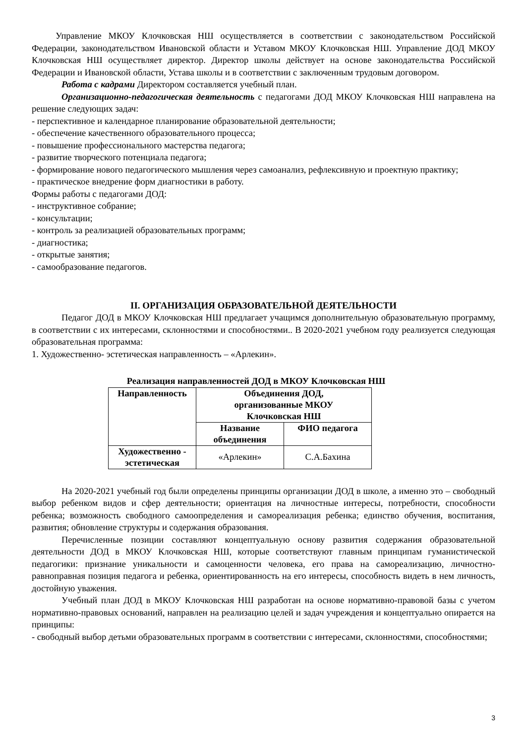Управление МКОУ Клочковская НШ осуществляется в соответствии с законодательством Российской Федерации, законодательством Ивановской области и Уставом МКОУ Клочковская НШ. Управление ДОД МКОУ Клочковская НШ осуществляет директор. Директор школы действует на основе законодательства Российской Федерации и Ивановской области, Устава школы и в соответствии с заключенным трудовым договором.
Работа с кадрами Директором составляется учебный план.
Организационно-педагогическая деятельность с педагогами ДОД МКОУ Клочковская НШ направлена на решение следующих задач:
- перспективное и календарное планирование образовательной деятельности;
- обеспечение качественного образовательного процесса;
- повышение профессионального мастерства педагога;
- развитие творческого потенциала педагога;
- формирование нового педагогического мышления через самоанализ, рефлексивную и проектную практику;
- практическое внедрение форм диагностики в работу.
Формы работы с педагогами ДОД:
- инструктивное собрание;
- консультации;
- контроль за реализацией образовательных программ;
- диагностика;
- открытые занятия;
- самообразование педагогов.
II. ОРГАНИЗАЦИЯ ОБРАЗОВАТЕЛЬНОЙ ДЕЯТЕЛЬНОСТИ
Педагог ДОД в МКОУ Клочковская НШ предлагает учащимся дополнительную образовательную программу, в соответствии с их интересами, склонностями и способностями.. В 2020-2021 учебном году реализуется следующая образовательная программа:
1. Художественно- эстетическая направленность – «Арлекин».
Реализация направленностей ДОД в МКОУ Клочковская НШ
| Направленность | Объединения ДОД, организованные МКОУ Клочковская НШ | |
| --- | --- | --- |
| | Название объединения | ФИО педагога |
| Художественно - эстетическая | «Арлекин» | С.А.Бахина |
На 2020-2021 учебный год были определены принципы организации ДОД в школе, а именно это – свободный выбор ребенком видов и сфер деятельности; ориентация на личностные интересы, потребности, способности ребенка; возможность свободного самоопределения и самореализация ребенка; единство обучения, воспитания, развития; обновление структуры и содержания образования.
Перечисленные позиции составляют концептуальную основу развития содержания образовательной деятельности ДОД в МКОУ Клочковская НШ, которые соответствуют главным принципам гуманистической педагогики: признание уникальности и самоценности человека, его права на самореализацию, личностно-равноправная позиция педагога и ребенка, ориентированность на его интересы, способность видеть в нем личность, достойную уважения.
Учебный план ДОД в МКОУ Клочковская НШ разработан на основе нормативно-правовой базы с учетом нормативно-правовых оснований, направлен на реализацию целей и задач учреждения и концептуально опирается на принципы:
- свободный выбор детьми образовательных программ в соответствии с интересами, склонностями, способностями;
3